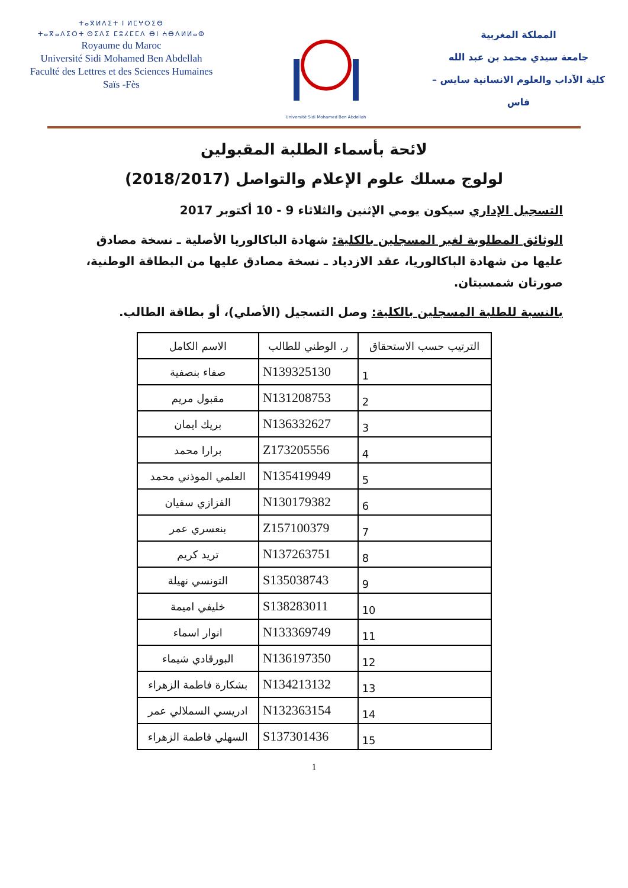ⵜⴰⴳⵍⴷⵉⵜ ⵏ ⵍⵎⵖⵔⵉⴱ
ⵜⴰⴳⴰⴷⵉⵔⵜ ⵙⵉⴷⵉ ⵎⵓⵃⵎⵎⴷ ⴱⵏ ⵄⴱⴷⵍⵍⴰⵀ
Royaume du Maroc
Université Sidi Mohamed Ben Abdellah
Faculté des Lettres et des Sciences Humaines
Saïs -Fès
Université Sidi Mohamed Ben Abdellah
المملكة المغربية
جامعة سيدي محمد بن عبد الله
كلية الآداب والعلوم الانسانية سايس – فاس
لائحة بأسماء الطلبة المقبولين
لولوج مسلك علوم الإعلام والتواصل (2018/2017)
التسجيل الإداري سيكون يومي الإثنين والثلاثاء 9 - 10 أكتوبر 2017
الوثائق المطلوبة لغير المسجلين بالكلية: شهادة الباكالوريا الأصلية ـ نسخة مصادق عليها من شهادة الباكالوريا، عقد الازدياد ـ نسخة مصادق عليها من البطاقة الوطنية، صورتان شمسيتان.
بالنسبة للطلبة المسجلين بالكلية: وصل التسجيل (الأصلي)، أو بطاقة الطالب.
| الترتيب حسب الاستحقاق | ر. الوطني للطالب | الاسم الكامل |
| --- | --- | --- |
| 1 | N139325130 | صفاء بنصفية |
| 2 | N131208753 | مقبول مريم |
| 3 | N136332627 | بريك ايمان |
| 4 | Z173205556 | برارا محمد |
| 5 | N135419949 | العلمي الموذني محمد |
| 6 | N130179382 | الفزازي سفيان |
| 7 | Z157100379 | بنعسري عمر |
| 8 | N137263751 | تريد كريم |
| 9 | S135038743 | التونسي نهيلة |
| 10 | S138283011 | خليفي اميمة |
| 11 | N133369749 | انوار اسماء |
| 12 | N136197350 | البورقادي شيماء |
| 13 | N134213132 | بشكارة فاطمة الزهراء |
| 14 | N132363154 | ادريسي السملالي عمر |
| 15 | S137301436 | السهلي فاطمة الزهراء |
1